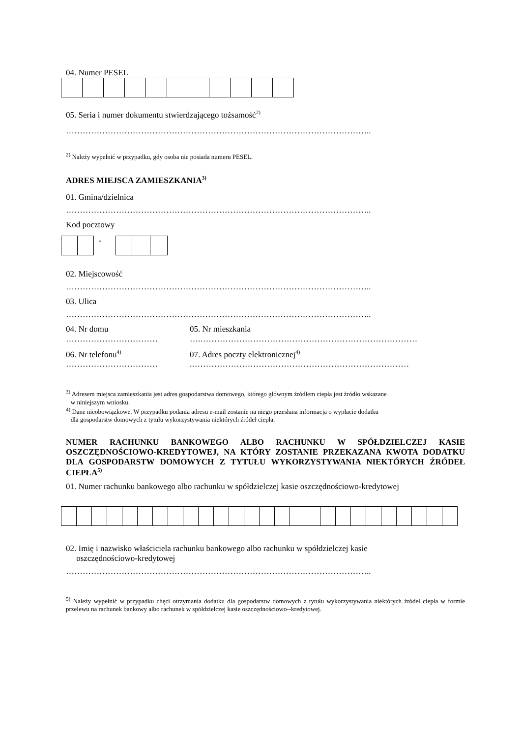04. Numer PESEL
05. Seria i numer dokumentu stwierdzającego tożsamość<sup>2)</sup>
………………………………………………………………………………………………..
<sup>2)</sup> Należy wypełnić w przypadku, gdy osoba nie posiada numeru PESEL.
ADRES MIEJSCA ZAMIESZKANIA<sup>3)</sup>
01. Gmina/dzielnica
………………………………………………………………………………………………..
Kod pocztowy
-
02. Miejscowość
………………………………………………………………………………………………..
03. Ulica
………………………………………………………………………………………………..
04. Nr domu
……………………………
05. Nr mieszkania
….……………………………………………………………………
06. Nr telefonu<sup>4)</sup>
……………………………
07. Adres poczty elektronicznej<sup>4)</sup>
.……………………………………………………………………
<sup>3)</sup> Adresem miejsca zamieszkania jest adres gospodarstwa domowego, którego głównym źródłem ciepła jest źródło wskazane
w niniejszym wniosku.
<sup>4)</sup> Dane nieobowiązkowe. W przypadku podania adresu e-mail zostanie na niego przesłana informacja o wypłacie dodatku
dla gospodarstw domowych z tytułu wykorzystywania niektórych źródeł ciepła.
NUMER RACHUNKU BANKOWEGO ALBO RACHUNKU W SPÓŁDZIELCZEJ KASIE OSZCZĘDNOŚCIOWO-KREDYTOWEJ, NA KTÓRY ZOSTANIE PRZEKAZANA KWOTA DODATKU DLA GOSPODARSTW DOMOWYCH Z TYTUŁU WYKORZYSTYWANIA NIEKTÓRYCH ŹRÓDEŁ CIEPŁA<sup>5)</sup>
01. Numer rachunku bankowego albo rachunku w spółdzielczej kasie oszczędnościowo-kredytowej
02. Imię i nazwisko właściciela rachunku bankowego albo rachunku w spółdzielczej kasie
oszczędnościowo-kredytowej
………………………………………………………………………………………………..
<sup>5)</sup> Należy wypełnić w przypadku chęci otrzymania dodatku dla gospodarstw domowych z tytułu wykorzystywania niektórych źródeł ciepła w formie przelewu na rachunek bankowy albo rachunek w spółdzielczej kasie oszczędnościowo--kredytowej.